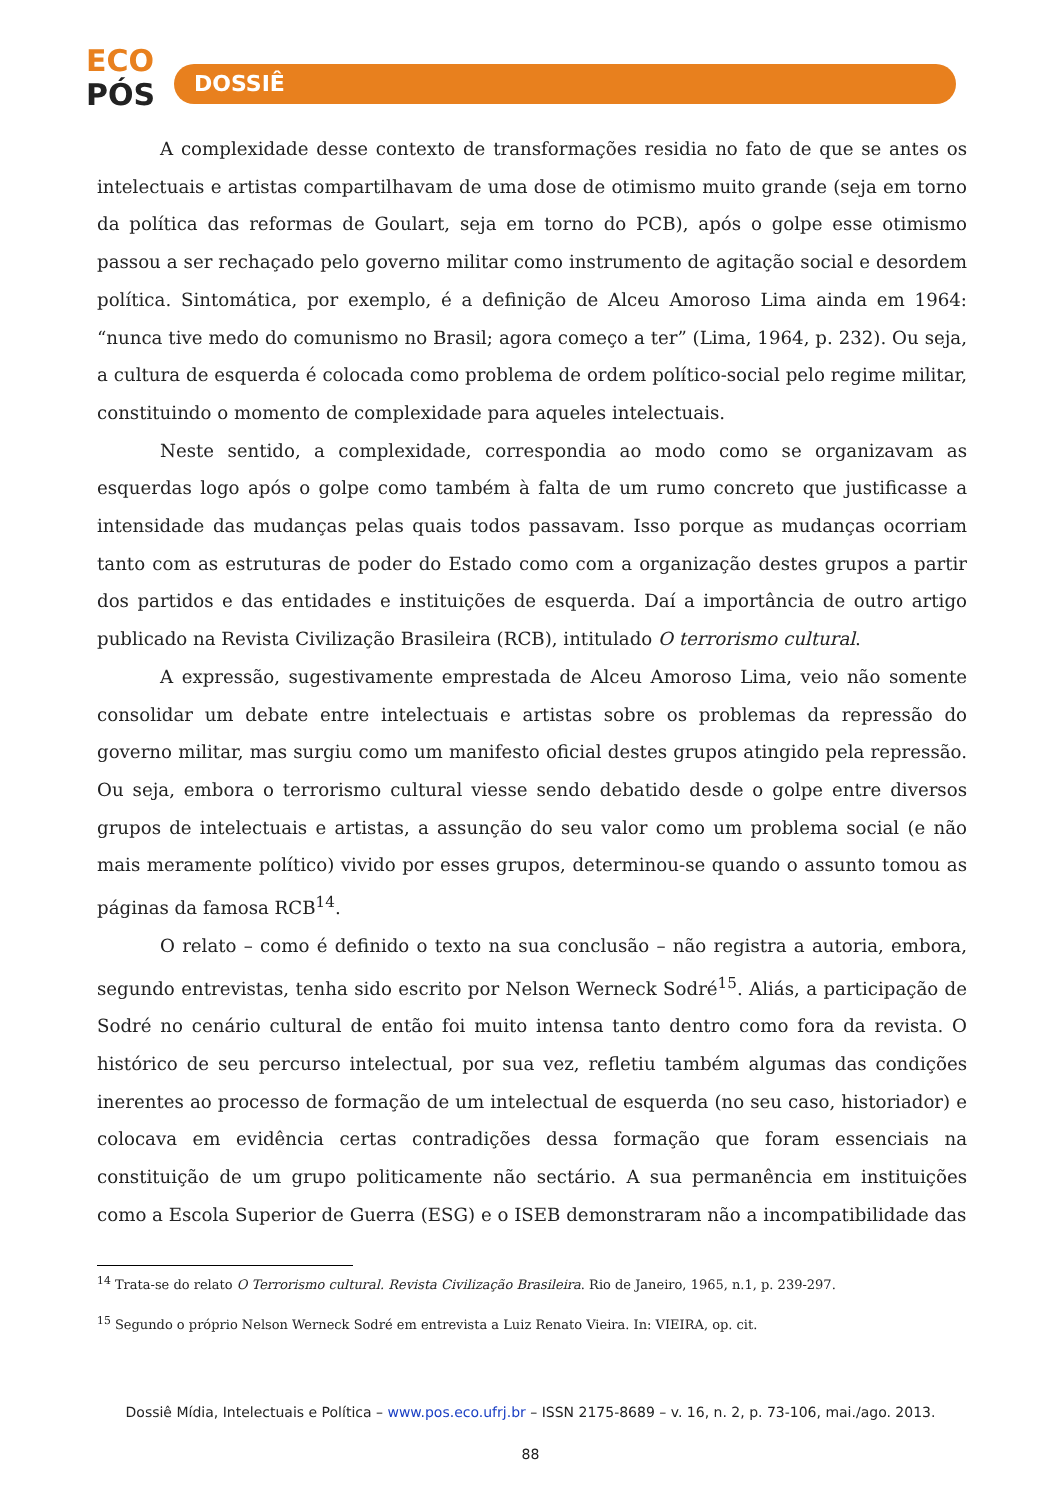ECO
PÓS
DOSSIÊ
A complexidade desse contexto de transformações residia no fato de que se antes os intelectuais e artistas compartilhavam de uma dose de otimismo muito grande (seja em torno da política das reformas de Goulart, seja em torno do PCB), após o golpe esse otimismo passou a ser rechaçado pelo governo militar como instrumento de agitação social e desordem política. Sintomática, por exemplo, é a definição de Alceu Amoroso Lima ainda em 1964: “nunca tive medo do comunismo no Brasil; agora começo a ter” (Lima, 1964, p. 232). Ou seja, a cultura de esquerda é colocada como problema de ordem político-social pelo regime militar, constituindo o momento de complexidade para aqueles intelectuais.
Neste sentido, a complexidade, correspondia ao modo como se organizavam as esquerdas logo após o golpe como também à falta de um rumo concreto que justificasse a intensidade das mudanças pelas quais todos passavam. Isso porque as mudanças ocorriam tanto com as estruturas de poder do Estado como com a organização destes grupos a partir dos partidos e das entidades e instituições de esquerda. Daí a importância de outro artigo publicado na Revista Civilização Brasileira (RCB), intitulado O terrorismo cultural.
A expressão, sugestivamente emprestada de Alceu Amoroso Lima, veio não somente consolidar um debate entre intelectuais e artistas sobre os problemas da repressão do governo militar, mas surgiu como um manifesto oficial destes grupos atingido pela repressão. Ou seja, embora o terrorismo cultural viesse sendo debatido desde o golpe entre diversos grupos de intelectuais e artistas, a assunção do seu valor como um problema social (e não mais meramente político) vivido por esses grupos, determinou-se quando o assunto tomou as páginas da famosa RCB<sup>14</sup>.
O relato – como é definido o texto na sua conclusão – não registra a autoria, embora, segundo entrevistas, tenha sido escrito por Nelson Werneck Sodré<sup>15</sup>. Aliás, a participação de Sodré no cenário cultural de então foi muito intensa tanto dentro como fora da revista. O histórico de seu percurso intelectual, por sua vez, refletiu também algumas das condições inerentes ao processo de formação de um intelectual de esquerda (no seu caso, historiador) e colocava em evidência certas contradições dessa formação que foram essenciais na constituição de um grupo politicamente não sectário. A sua permanência em instituições como a Escola Superior de Guerra (ESG) e o ISEB demonstraram não a incompatibilidade das
<sup>14</sup> Trata-se do relato O Terrorismo cultural. Revista Civilização Brasileira. Rio de Janeiro, 1965, n.1, p. 239-297.
<sup>15</sup> Segundo o próprio Nelson Werneck Sodré em entrevista a Luiz Renato Vieira. In: VIEIRA, op. cit.
Dossiê Mídia, Intelectuais e Política – www.pos.eco.ufrj.br – ISSN 2175-8689 – v. 16, n. 2, p. 73-106, mai./ago. 2013.
88